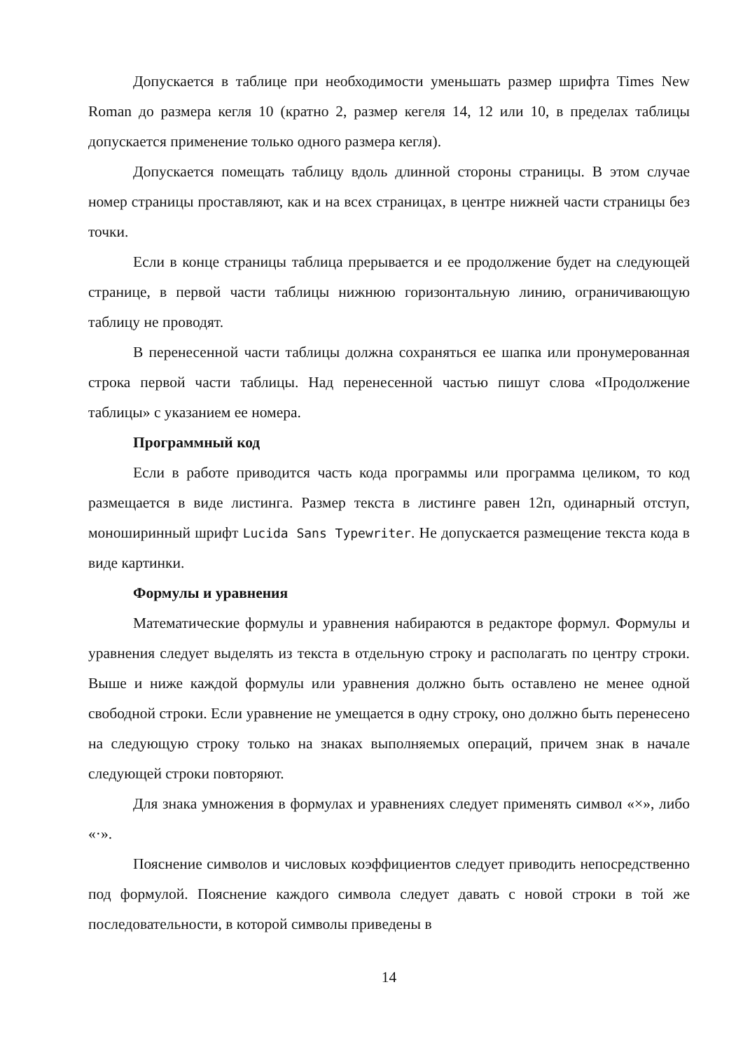Допускается в таблице при необходимости уменьшать размер шрифта Times New Roman до размера кегля 10 (кратно 2, размер кегеля 14, 12 или 10, в пределах таблицы допускается применение только одного размера кегля).
Допускается помещать таблицу вдоль длинной стороны страницы. В этом случае номер страницы проставляют, как и на всех страницах, в центре нижней части страницы без точки.
Если в конце страницы таблица прерывается и ее продолжение будет на следующей странице, в первой части таблицы нижнюю горизонтальную линию, ограничивающую таблицу не проводят.
В перенесенной части таблицы должна сохраняться ее шапка или пронумерованная строка первой части таблицы. Над перенесенной частью пишут слова «Продолжение таблицы» с указанием ее номера.
Программный код
Если в работе приводится часть кода программы или программа целиком, то код размещается в виде листинга. Размер текста в листинге равен 12п, одинарный отступ, моноширинный шрифт Lucida Sans Typewriter. Не допускается размещение текста кода в виде картинки.
Формулы и уравнения
Математические формулы и уравнения набираются в редакторе формул. Формулы и уравнения следует выделять из текста в отдельную строку и располагать по центру строки. Выше и ниже каждой формулы или уравнения должно быть оставлено не менее одной свободной строки. Если уравнение не умещается в одну строку, оно должно быть перенесено на следующую строку только на знаках выполняемых операций, причем знак в начале следующей строки повторяют.
Для знака умножения в формулах и уравнениях следует применять символ «×», либо «·».
Пояснение символов и числовых коэффициентов следует приводить непосредственно под формулой. Пояснение каждого символа следует давать с новой строки в той же последовательности, в которой символы приведены в
14